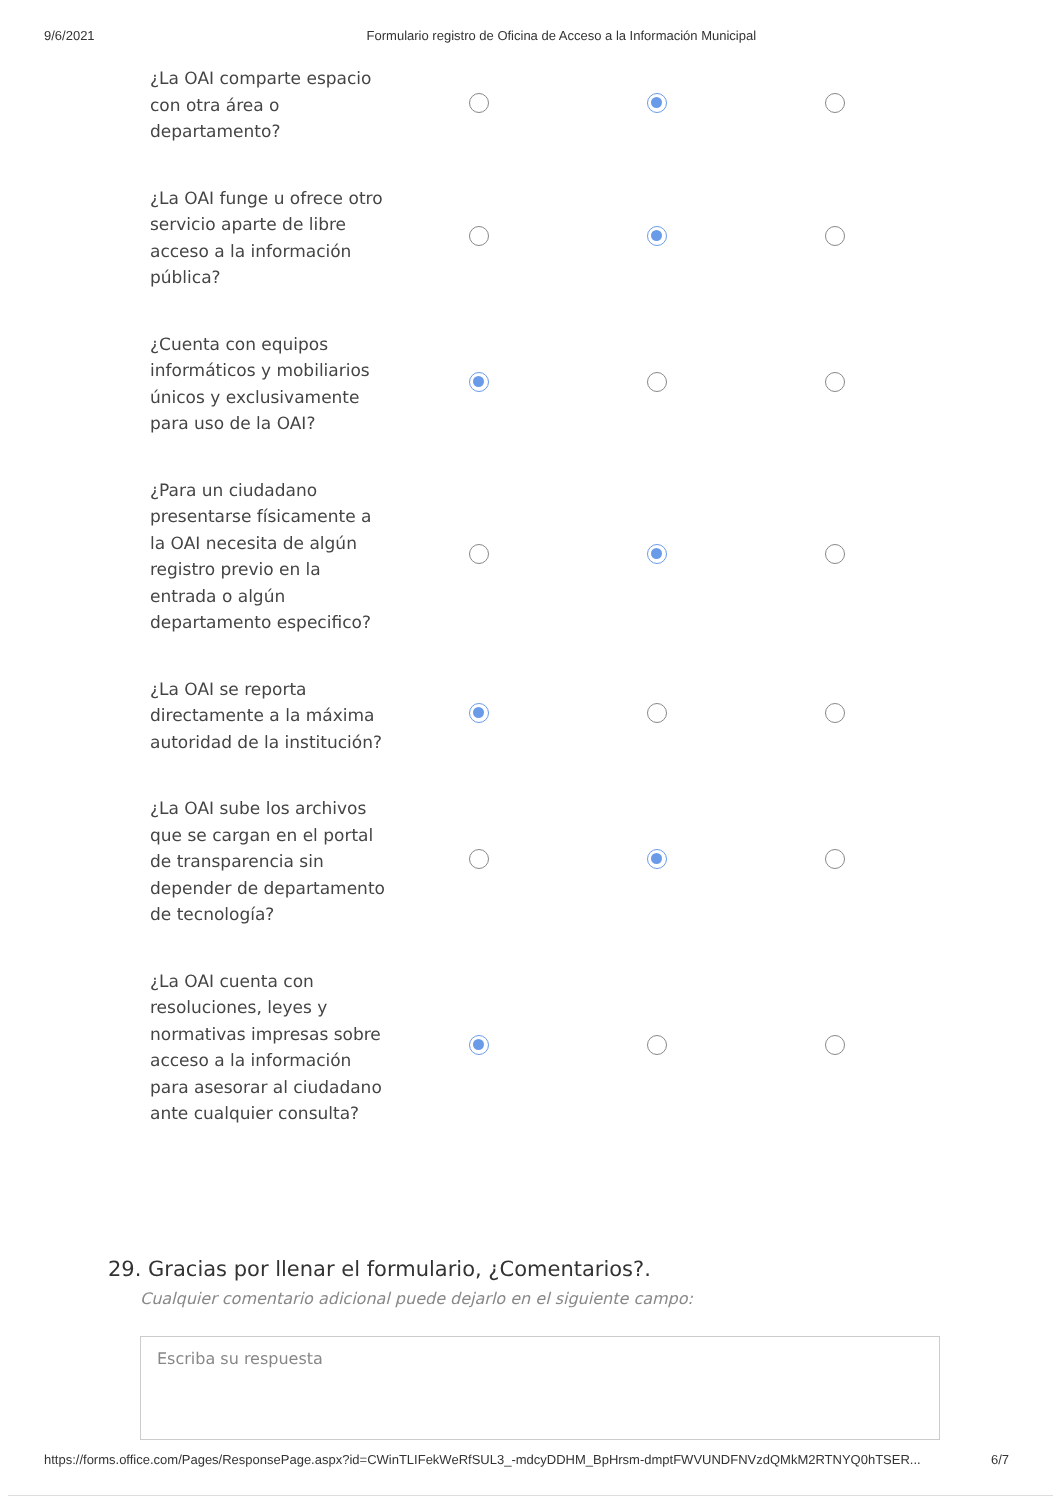9/6/2021 Formulario registro de Oficina de Acceso a la Información Municipal
| ¿La OAI comparte espacio con otra área o departamento? | | | |
| ¿La OAI funge u ofrece otro servicio aparte de libre acceso a la información pública? | | | |
| ¿Cuenta con equipos informáticos y mobiliarios únicos y exclusivamente para uso de la OAI? | | | |
| ¿Para un ciudadano presentarse físicamente a la OAI necesita de algún registro previo en la entrada o algún departamento especifico? | | | |
| ¿La OAI se reporta directamente a la máxima autoridad de la institución? | | | |
| ¿La OAI sube los archivos que se cargan en el portal de transparencia sin depender de departamento de tecnología? | | | |
| ¿La OAI cuenta con resoluciones, leyes y normativas impresas sobre acceso a la información para asesorar al ciudadano ante cualquier consulta? | | | |
29. Gracias por llenar el formulario, ¿Comentarios?.
Cualquier comentario adicional puede dejarlo en el siguiente campo:
Escriba su respuesta
https://forms.office.com/Pages/ResponsePage.aspx?id=CWinTLIFekWeRfSUL3_-mdcyDDHM_BpHrsm-dmptFWVUNDFNVzdQMkM2RTNYQ0hTSER... 6/7